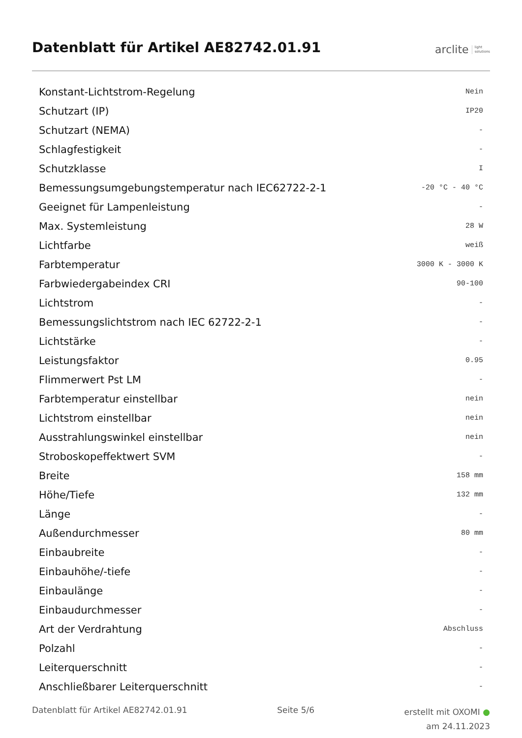Datenblatt für Artikel AE82742.01.91
arclite light
solutions
| Konstant-Lichtstrom-Regelung | Nein |
| Schutzart (IP) | IP20 |
| Schutzart (NEMA) | - |
| Schlagfestigkeit | - |
| Schutzklasse | I |
| Bemessungsumgebungstemperatur nach IEC62722-2-1 | -20 °C - 40 °C |
| Geeignet für Lampenleistung | - |
| Max. Systemleistung | 28 W |
| Lichtfarbe | weiß |
| Farbtemperatur | 3000 K - 3000 K |
| Farbwiedergabeindex CRI | 90-100 |
| Lichtstrom | - |
| Bemessungslichtstrom nach IEC 62722-2-1 | - |
| Lichtstärke | - |
| Leistungsfaktor | 0.95 |
| Flimmerwert Pst LM | - |
| Farbtemperatur einstellbar | nein |
| Lichtstrom einstellbar | nein |
| Ausstrahlungswinkel einstellbar | nein |
| Stroboskopeffektwert SVM | - |
| Breite | 158 mm |
| Höhe/Tiefe | 132 mm |
| Länge | - |
| Außendurchmesser | 80 mm |
| Einbaubreite | - |
| Einbauhöhe/-tiefe | - |
| Einbaulänge | - |
| Einbaudurchmesser | - |
| Art der Verdrahtung | Abschluss |
| Polzahl | - |
| Leiterquerschnitt | - |
| Anschließbarer Leiterquerschnitt | - |
Datenblatt für Artikel AE82742.01.91
Seite 5/6
erstellt mit OXOMI ●
am 24.11.2023